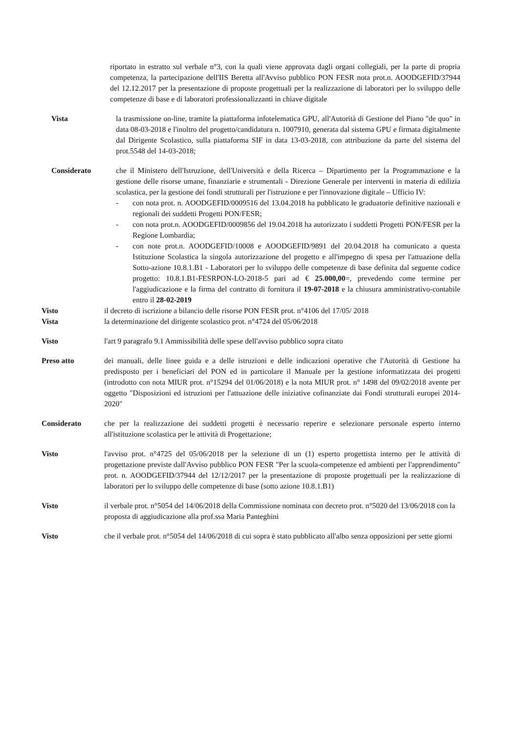riportato in estratto sul verbale n°3, con la quali viene approvata dagli organi collegiali, per la parte di propria competenza, la partecipazione dell'IIS Beretta all'Avviso pubblico PON FESR nota prot.n. AOODGEFID/37944 del 12.12.2017 per la presentazione di proposte progettuali per la realizzazione di laboratori per lo sviluppo delle competenze di base e di laboratori professionalizzanti in chiave digitale
Vista la trasmissione on-line, tramite la piattaforma infotelematica GPU, all'Autorità di Gestione del Piano "de quo" in data 08-03-2018 e l'inoltro del progetto/candidatura n. 1007910, generata dal sistema GPU e firmata digitalmente dal Dirigente Scolastico, sulla piattaforma SIF in data 13-03-2018, con attribuzione da parte del sistema del prot.5548 del 14-03-2018;
Considerato che il Ministero dell'Istruzione, dell'Università e della Ricerca – Dipartimento per la Programmazione e la gestione delle risorse umane, finanziarie e strumentali - Direzione Generale per interventi in materia di edilizia scolastica, per la gestione dei fondi strutturali per l'istruzione e per l'innovazione digitale – Ufficio IV:
- con nota prot. n. AOODGEFID/0009516 del 13.04.2018 ha pubblicato le graduatorie definitive nazionali e regionali dei suddetti Progetti PON/FESR;
- con nota prot.n. AOODGEFID/0009856 del 19.04.2018 ha autorizzato i suddetti Progetti PON/FESR per la Regione Lombardia;
- con note prot.n. AOODGEFID/10008 e AOODGEFID/9891 del 20.04.2018 ha comunicato a questa Istituzione Scolastica la singola autorizzazione del progetto e all'impegno di spesa per l'attuazione della Sotto-azione 10.8.1.B1 - Laboratori per lo sviluppo delle competenze di base definita dal seguente codice progetto: 10.8.1.B1-FESRPON-LO-2018-5 pari ad € 25.000,00=, prevedendo come termine per l'aggiudicazione e la firma del contratto di fornitura il 19-07-2018 e la chiusura amministrativo-contabile entro il 28-02-2019
Visto il decreto di iscrizione a bilancio delle risorse PON FESR prot. n°4106 del 17/05/ 2018
Vista la determinazione del dirigente scolastico prot. n°4724 del 05/06/2018
Visto l'art 9 paragrafo 9.1 Ammissibilità delle spese dell'avviso pubblico sopra citato
Preso atto dei manuali, delle linee guida e a delle istruzioni e delle indicazioni operative che l'Autorità di Gestione ha predisposto per i beneficiari del PON ed in particolare il Manuale per la gestione informatizzata dei progetti (introdotto con nota MIUR prot. n°15294 del 01/06/2018) e la nota MIUR prot. n° 1498 del 09/02/2018 avente per oggetto "Disposizioni ed istruzioni per l'attuazione delle iniziative cofinanziate dai Fondi strutturali europei 2014-2020"
Considerato che per la realizzazione dei suddetti progetti è necessario reperire e selezionare personale esperto interno all'istituzione scolastica per le attività di Progettazione;
Visto l'avviso prot. n°4725 del 05/06/2018 per la selezione di un (1) esperto progettista interno per le attività di progettazione previste dall'Avviso pubblico PON FESR "Per la scuola-competenze ed ambienti per l'apprendimento" prot. n. AOODGEFID/37944 del 12/12/2017 per la presentazione di proposte progettuali per la realizzazione di laboratori per lo sviluppo delle competenze di base (sotto azione 10.8.1.B1)
Visto il verbale prot. n°5054 del 14/06/2018 della Commissione nominata con decreto prot. n°5020 del 13/06/2018 con la proposta di aggiudicazione alla prof.ssa Maria Panteghini
Visto che il verbale prot. n°5054 del 14/06/2018 di cui sopra è stato pubblicato all'albo senza opposizioni per sette giorni